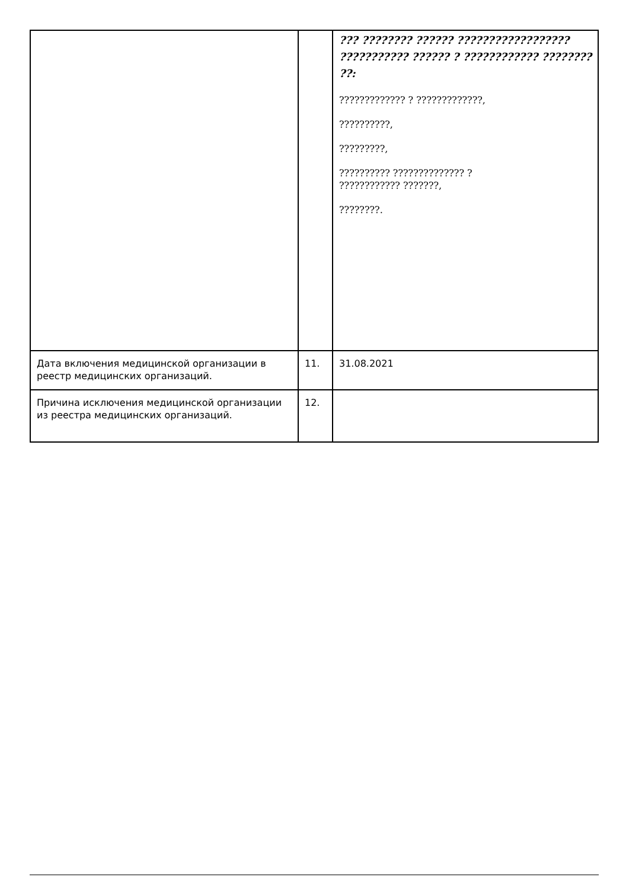| | | ??? ???????? ?????? ?????????????????? ??????????? ?????? ? ???????????? ???????? ??: ????????????? ? ?????????????, ??????????, ?????????, ?????????? ?????????????? ? ???????????? ???????, ????????. |
| Дата включения медицинской организации в реестр медицинских организаций. | 11. | 31.08.2021 |
| Причина исключения медицинской организации из реестра медицинских организаций. | 12. | |